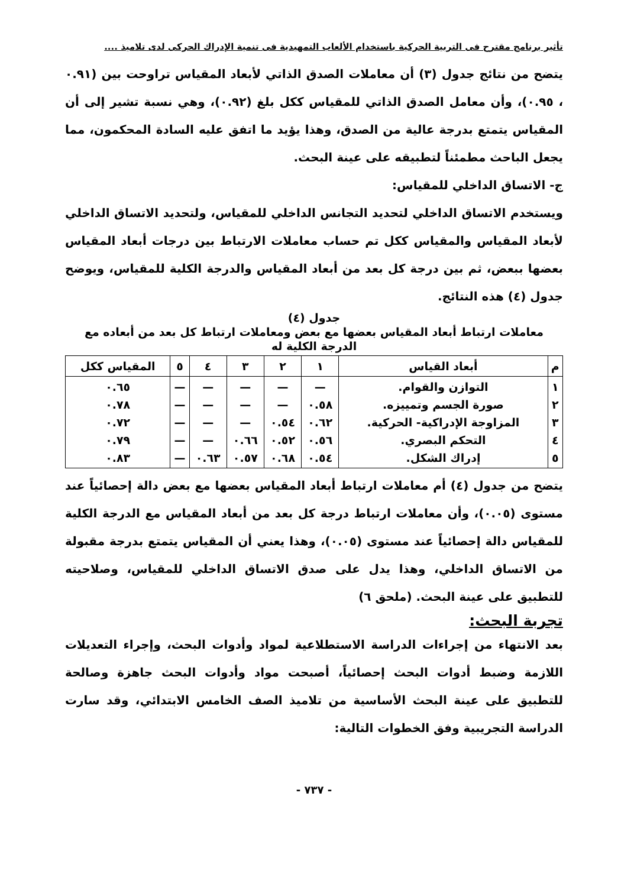تأثير برنامج مقترح فى التربية الحركية باستخدام الألعاب التمهيدية فى تنمية الإدراك الحركى لدى تلاميذ ....
يتضح من نتائج جدول (٣) أن معاملات الصدق الذاتي لأبعاد المقياس تراوحت بين (٠.٩١ ، ٠.٩٥)، وأن معامل الصدق الذاتي للمقياس ككل بلغ (٠.٩٢)، وهي نسبة تشير إلى أن المقياس يتمتع بدرجة عالية من الصدق، وهذا يؤيد ما اتفق عليه السادة المحكمون، مما يجعل الباحث مطمئناً لتطبيقه على عينة البحث.
ج- الاتساق الداخلي للمقياس:
ويستخدم الاتساق الداخلي لتحديد التجانس الداخلي للمقياس، ولتحديد الاتساق الداخلي لأبعاد المقياس والمقياس ككل تم حساب معاملات الارتباط بين درجات أبعاد المقياس بعضها ببعض، ثم بين درجة كل بعد من أبعاد المقياس والدرجة الكلية للمقياس، ويوضح جدول (٤) هذه النتائج.
جدول (٤)
معاملات ارتباط أبعاد المقياس بعضها مع بعض ومعاملات ارتباط كل بعد من أبعاده مع الدرجة الكلية له
| م | أبعاد القياس | ١ | ٢ | ٣ | ٤ | ٥ | المقياس ككل |
| --- | --- | --- | --- | --- | --- | --- | --- |
| ١ ٢ ٣ ٤ ٥ | التوازن والقوام. صورة الجسم وتمييزه. المزاوجة الإدراكية- الحركية. التحكم البصري. إدراك الشكل. | — ٠.٥٨ ٠.٦٢ ٠.٥٦ ٠.٥٤ | — — ٠.٥٤ ٠.٥٢ ٠.٦٨ | — — — ٠.٦٦ ٠.٥٧ | — — — — ٠.٦٣ | — — — — — | ٠.٦٥ ٠.٧٨ ٠.٧٢ ٠.٧٩ ٠.٨٣ |
يتضح من جدول (٤) أم معاملات ارتباط أبعاد المقياس بعضها مع بعض دالة إحصائياً عند مستوى (٠.٠٥)، وأن معاملات ارتباط درجة كل بعد من أبعاد المقياس مع الدرجة الكلية للمقياس دالة إحصائياً عند مستوى (٠.٠٥)، وهذا يعني أن المقياس يتمتع بدرجة مقبولة من الاتساق الداخلي، وهذا يدل على صدق الاتساق الداخلي للمقياس، وصلاحيته للتطبيق على عينة البحث. (ملحق ٦)
تجربة البحث:
بعد الانتهاء من إجراءات الدراسة الاستطلاعية لمواد وأدوات البحث، وإجراء التعديلات اللازمة وضبط أدوات البحث إحصائياً، أصبحت مواد وأدوات البحث جاهزة وصالحة للتطبيق على عينة البحث الأساسية من تلاميذ الصف الخامس الابتدائي، وقد سارت الدراسة التجريبية وفق الخطوات التالية:
- ٧٣٧ -